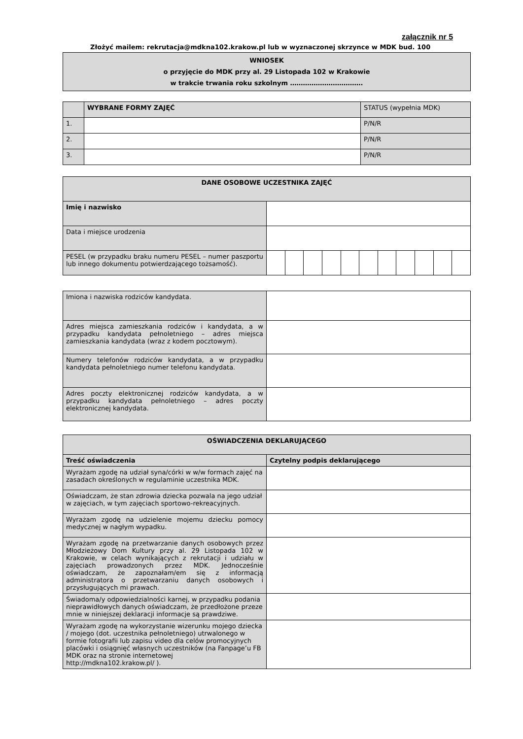załącznik nr 5
Złożyć mailem: rekrutacja@mdkna102.krakow.pl lub w wyznaczonej skrzynce w MDK bud. 100
| WNIOSEK o przyjęcie do MDK przy al. 29 Listopada 102 w Krakowie w trakcie trwania roku szkolnym ……………………………. |
| | WYBRANE FORMY ZAJĘĆ | STATUS (wypełnia MDK) |
| 1. | | P/N/R |
| 2. | | P/N/R |
| 3. | | P/N/R |
| DANE OSOBOWE UCZESTNIKA ZAJĘĆ | | | | | | | | | | | |
| Imię i nazwisko | | | | | | | | | | | |
| Data i miejsce urodzenia | | | | | | | | | | | |
| PESEL (w przypadku braku numeru PESEL – numer paszportu lub innego dokumentu potwierdzającego tożsamość). | | | | | | | | | | | |
| Imiona i nazwiska rodziców kandydata. | |
| Adres miejsca zamieszkania rodziców i kandydata, a w przypadku kandydata pełnoletniego – adres miejsca zamieszkania kandydata (wraz z kodem pocztowym). | |
| Numery telefonów rodziców kandydata, a w przypadku kandydata pełnoletniego numer telefonu kandydata. | |
| Adres poczty elektronicznej rodziców kandydata, a w przypadku kandydata pełnoletniego – adres poczty elektronicznej kandydata. | |
| OŚWIADCZENIA DEKLARUJĄCEGO | |
| Treść oświadczenia | Czytelny podpis deklarującego |
| Wyrażam zgodę na udział syna/córki w w/w formach zajęć na zasadach określonych w regulaminie uczestnika MDK. | |
| Oświadczam, że stan zdrowia dziecka pozwala na jego udział w zajęciach, w tym zajęciach sportowo-rekreacyjnych. | |
| Wyrażam zgodę na udzielenie mojemu dziecku pomocy medycznej w nagłym wypadku. | |
| Wyrażam zgodę na przetwarzanie danych osobowych przez Młodzieżowy Dom Kultury przy al. 29 Listopada 102 w Krakowie, w celach wynikających z rekrutacji i udziału w zajęciach prowadzonych przez MDK. Jednocześnie oświadczam, że zapoznałam/em się z informacją administratora o przetwarzaniu danych osobowych i przysługujących mi prawach. | |
| Świadoma/y odpowiedzialności karnej, w przypadku podania nieprawidłowych danych oświadczam, że przedłożone przeze mnie w niniejszej deklaracji informacje są prawdziwe. | |
| Wyrażam zgodę na wykorzystanie wizerunku mojego dziecka / mojego (dot. uczestnika pełnoletniego) utrwalonego w formie fotografii lub zapisu video dla celów promocyjnych placówki i osiągnięć własnych uczestników (na Fanpage’u FB MDK oraz na stronie internetowej http://mdkna102.krakow.pl/ ). | |